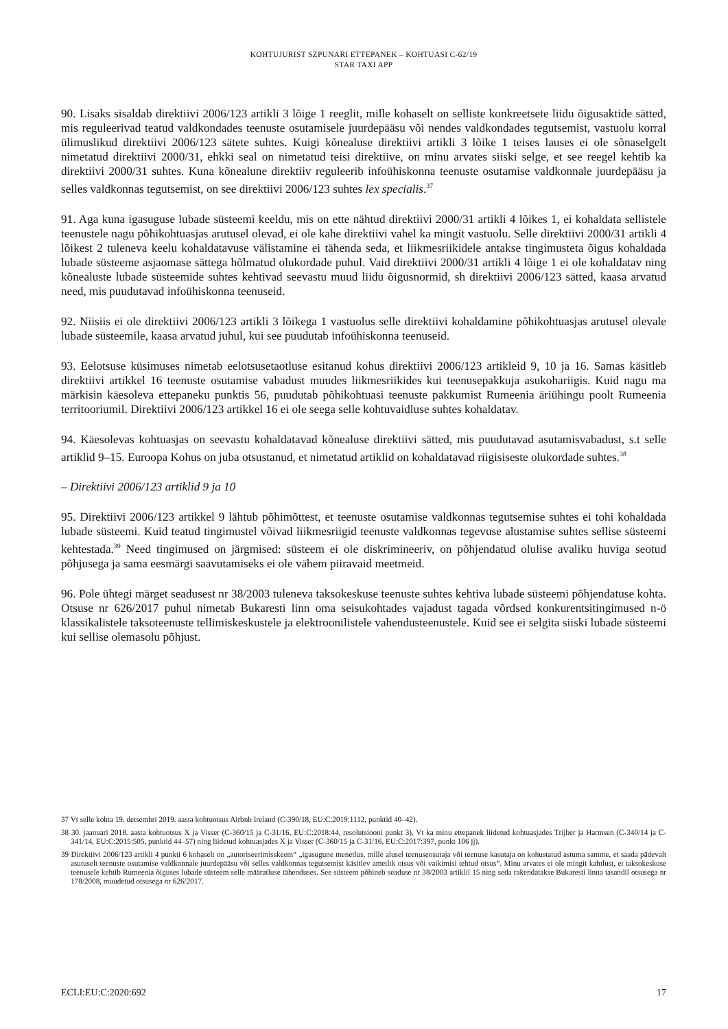KOHTUJURIST SZPUNARI ETTEPANEK – KOHTUASI C-62/19
STAR TAXI APP
90. Lisaks sisaldab direktiivi 2006/123 artikli 3 lõige 1 reeglit, mille kohaselt on selliste konkreetsete liidu õigusaktide sätted, mis reguleerivad teatud valdkondades teenuste osutamisele juurdepääsu või nendes valdkondades tegutsemist, vastuolu korral ülimuslikud direktiivi 2006/123 sätete suhtes. Kuigi kõnealuse direktiivi artikli 3 lõike 1 teises lauses ei ole sõnaselgelt nimetatud direktiivi 2000/31, ehkki seal on nimetatud teisi direktiive, on minu arvates siiski selge, et see reegel kehtib ka direktiivi 2000/31 suhtes. Kuna kõnealune direktiiv reguleerib infoühiskonna teenuste osutamise valdkonnale juurdepääsu ja selles valdkonnas tegutsemist, on see direktiivi 2006/123 suhtes lex specialis.<sup>37</sup>
91. Aga kuna igasuguse lubade süsteemi keeldu, mis on ette nähtud direktiivi 2000/31 artikli 4 lõikes 1, ei kohaldata sellistele teenustele nagu põhikohtuasjas arutusel olevad, ei ole kahe direktiivi vahel ka mingit vastuolu. Selle direktiivi 2000/31 artikli 4 lõikest 2 tuleneva keelu kohaldatavuse välistamine ei tähenda seda, et liikmesriikidele antakse tingimusteta õigus kohaldada lubade süsteeme asjaomase sättega hõlmatud olukordade puhul. Vaid direktiivi 2000/31 artikli 4 lõige 1 ei ole kohaldatav ning kõnealuste lubade süsteemide suhtes kehtivad seevastu muud liidu õigusnormid, sh direktiivi 2006/123 sätted, kaasa arvatud need, mis puudutavad infoühiskonna teenuseid.
92. Niisiis ei ole direktiivi 2006/123 artikli 3 lõikega 1 vastuolus selle direktiivi kohaldamine põhikohtuasjas arutusel olevale lubade süsteemile, kaasa arvatud juhul, kui see puudutab infoühiskonna teenuseid.
93. Eelotsuse küsimuses nimetab eelotsusetaotluse esitanud kohus direktiivi 2006/123 artikleid 9, 10 ja 16. Samas käsitleb direktiivi artikkel 16 teenuste osutamise vabadust muudes liikmesriikides kui teenusepakkuja asukohariigis. Kuid nagu ma märkisin käesoleva ettepaneku punktis 56, puudutab põhikohtuasi teenuste pakkumist Rumeenia äriühingu poolt Rumeenia territooriumil. Direktiivi 2006/123 artikkel 16 ei ole seega selle kohtuvaidluse suhtes kohaldatav.
94. Käesolevas kohtuasjas on seevastu kohaldatavad kõnealuse direktiivi sätted, mis puudutavad asutamisvabadust, s.t selle artiklid 9–15. Euroopa Kohus on juba otsustanud, et nimetatud artiklid on kohaldatavad riigisiseste olukordade suhtes.<sup>38</sup>
– Direktiivi 2006/123 artiklid 9 ja 10
95. Direktiivi 2006/123 artikkel 9 lähtub põhimõttest, et teenuste osutamise valdkonnas tegutsemise suhtes ei tohi kohaldada lubade süsteemi. Kuid teatud tingimustel võivad liikmesriigid teenuste valdkonnas tegevuse alustamise suhtes sellise süsteemi kehtestada.<sup>39</sup> Need tingimused on järgmised: süsteem ei ole diskrimineeriv, on põhjendatud olulise avaliku huviga seotud põhjusega ja sama eesmärgi saavutamiseks ei ole vähem piiravaid meetmeid.
96. Pole ühtegi märget seadusest nr 38/2003 tuleneva taksokeskuse teenuste suhtes kehtiva lubade süsteemi põhjendatuse kohta. Otsuse nr 626/2017 puhul nimetab Bukaresti linn oma seisukohtades vajadust tagada võrdsed konkurentsitingimused n-ö klassikalistele taksoteenuste tellimiskeskustele ja elektroonilistele vahendusteenustele. Kuid see ei selgita siiski lubade süsteemi kui sellise olemasolu põhjust.
37 Vt selle kohta 19. detsembri 2019. aasta kohtuotsus Airbnb Ireland (C-390/18, EU:C:2019:1112, punktid 40–42).
38 30. jaanuari 2018. aasta kohtuotsus X ja Visser (C-360/15 ja C-31/16, EU:C:2018:44, resolutsiooni punkt 3). Vt ka minu ettepanek liidetud kohtuasjades Trijber ja Harmsen (C-340/14 ja C-341/14, EU:C:2015:505, punktid 44–57) ning liidetud kohtuasjades X ja Visser (C-360/15 ja C-31/16, EU:C:2017:397, punkt 106 jj).
39 Direktiivi 2006/123 artikli 4 punkti 6 kohaselt on „autoriseerimisskeem“ „igasugune menetlus, mille alusel teenuseosutaja või teenuse kasutaja on kohustatud astuma samme, et saada pädevalt asutuselt teenuste osutamise valdkonnale juurdepääsu või selles valdkonnas tegutsemist käsitlev ametlik otsus või vaikimisi tehtud otsus“. Minu arvates ei ole mingit kahtlust, et taksokeskuse teenusele kehtib Rumeenia õiguses lubade süsteem selle määratluse tähenduses. See süsteem põhineb seaduse nr 38/2003 artiklil 15 ning seda rakendatakse Bukaresti linna tasandil otsusega nr 178/2008, muudetud otsusega nr 626/2017.
ECLI:EU:C:2020:692 17